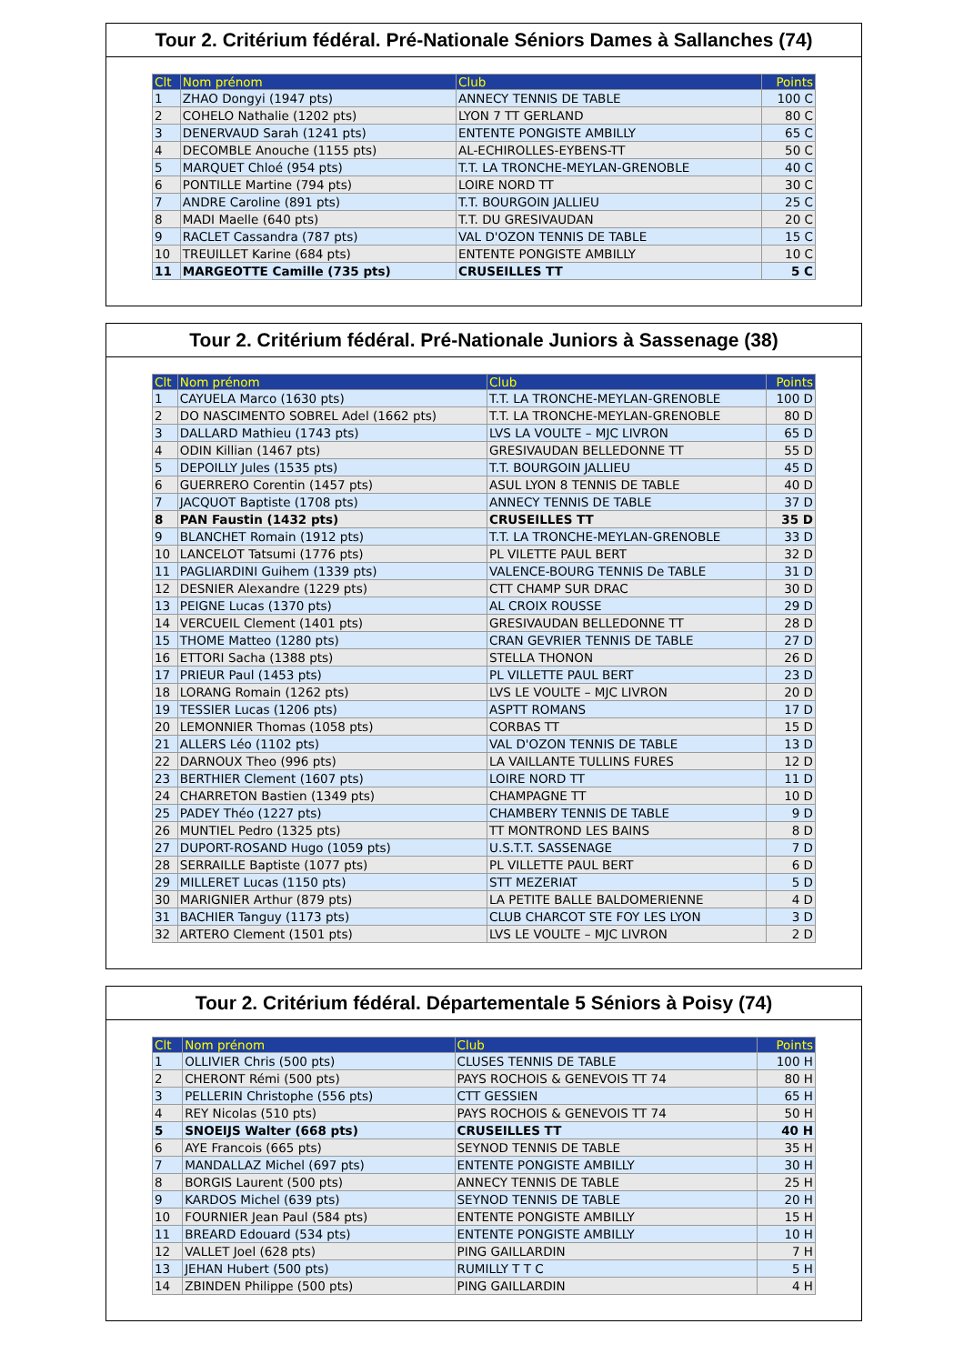Tour 2. Critérium fédéral. Pré-Nationale Séniors Dames à Sallanches (74)
| Clt | Nom prénom | Club | Points |
| --- | --- | --- | --- |
| 1 | ZHAO Dongyi (1947 pts) | ANNECY TENNIS DE TABLE | 100 C |
| 2 | COHELO Nathalie (1202 pts) | LYON 7 TT GERLAND | 80 C |
| 3 | DENERVAUD Sarah (1241 pts) | ENTENTE PONGISTE AMBILLY | 65 C |
| 4 | DECOMBLE Anouche (1155 pts) | AL-ECHIROLLES-EYBENS-TT | 50 C |
| 5 | MARQUET Chloé (954 pts) | T.T. LA TRONCHE-MEYLAN-GRENOBLE | 40 C |
| 6 | PONTILLE Martine (794 pts) | LOIRE NORD TT | 30 C |
| 7 | ANDRE Caroline (891 pts) | T.T. BOURGOIN JALLIEU | 25 C |
| 8 | MADI Maelle (640 pts) | T.T. DU GRESIVAUDAN | 20 C |
| 9 | RACLET Cassandra (787 pts) | VAL D'OZON TENNIS DE TABLE | 15 C |
| 10 | TREUILLET Karine (684 pts) | ENTENTE PONGISTE AMBILLY | 10 C |
| 11 | MARGEOTTE Camille (735 pts) | CRUSEILLES TT | 5 C |
Tour 2. Critérium fédéral. Pré-Nationale Juniors à Sassenage (38)
| Clt | Nom prénom | Club | Points |
| --- | --- | --- | --- |
| 1 | CAYUELA Marco (1630 pts) | T.T. LA TRONCHE-MEYLAN-GRENOBLE | 100 D |
| 2 | DO NASCIMENTO SOBREL Adel (1662 pts) | T.T. LA TRONCHE-MEYLAN-GRENOBLE | 80 D |
| 3 | DALLARD Mathieu (1743 pts) | LVS LA VOULTE – MJC LIVRON | 65 D |
| 4 | ODIN Killian (1467 pts) | GRESIVAUDAN BELLEDONNE TT | 55 D |
| 5 | DEPOILLY Jules (1535 pts) | T.T. BOURGOIN JALLIEU | 45 D |
| 6 | GUERRERO Corentin (1457 pts) | ASUL LYON 8 TENNIS DE TABLE | 40 D |
| 7 | JACQUOT Baptiste (1708 pts) | ANNECY TENNIS DE TABLE | 37 D |
| 8 | PAN Faustin (1432 pts) | CRUSEILLES TT | 35 D |
| 9 | BLANCHET Romain (1912 pts) | T.T. LA TRONCHE-MEYLAN-GRENOBLE | 33 D |
| 10 | LANCELOT Tatsumi (1776 pts) | PL VILETTE PAUL BERT | 32 D |
| 11 | PAGLIARDINI Guihem (1339 pts) | VALENCE-BOURG TENNIS De TABLE | 31 D |
| 12 | DESNIER Alexandre (1229 pts) | CTT CHAMP SUR DRAC | 30 D |
| 13 | PEIGNE Lucas (1370 pts) | AL CROIX ROUSSE | 29 D |
| 14 | VERCUEIL Clement (1401 pts) | GRESIVAUDAN BELLEDONNE TT | 28 D |
| 15 | THOME Matteo (1280 pts) | CRAN GEVRIER TENNIS DE TABLE | 27 D |
| 16 | ETTORI Sacha (1388 pts) | STELLA THONON | 26 D |
| 17 | PRIEUR Paul (1453 pts) | PL VILLETTE PAUL BERT | 23 D |
| 18 | LORANG Romain (1262 pts) | LVS LE VOULTE – MJC LIVRON | 20 D |
| 19 | TESSIER Lucas (1206 pts) | ASPTT ROMANS | 17 D |
| 20 | LEMONNIER Thomas (1058 pts) | CORBAS TT | 15 D |
| 21 | ALLERS Léo (1102 pts) | VAL D'OZON TENNIS DE TABLE | 13 D |
| 22 | DARNOUX Theo (996 pts) | LA VAILLANTE TULLINS FURES | 12 D |
| 23 | BERTHIER Clement (1607 pts) | LOIRE NORD TT | 11 D |
| 24 | CHARRETON Bastien (1349 pts) | CHAMPAGNE TT | 10 D |
| 25 | PADEY Théo (1227 pts) | CHAMBERY TENNIS DE TABLE | 9 D |
| 26 | MUNTIEL Pedro (1325 pts) | TT MONTROND LES BAINS | 8 D |
| 27 | DUPORT-ROSAND Hugo (1059 pts) | U.S.T.T. SASSENAGE | 7 D |
| 28 | SERRAILLE Baptiste (1077 pts) | PL VILLETTE PAUL BERT | 6 D |
| 29 | MILLERET Lucas (1150 pts) | STT MEZERIAT | 5 D |
| 30 | MARIGNIER Arthur (879 pts) | LA PETITE BALLE BALDOMERIENNE | 4 D |
| 31 | BACHIER Tanguy (1173 pts) | CLUB CHARCOT STE FOY LES LYON | 3 D |
| 32 | ARTERO Clement (1501 pts) | LVS LE VOULTE – MJC LIVRON | 2 D |
Tour 2. Critérium fédéral. Départementale 5 Séniors à Poisy (74)
| Clt | Nom prénom | Club | Points |
| --- | --- | --- | --- |
| 1 | OLLIVIER Chris (500 pts) | CLUSES TENNIS DE TABLE | 100 H |
| 2 | CHERONT Rémi (500 pts) | PAYS ROCHOIS & GENEVOIS TT 74 | 80 H |
| 3 | PELLERIN Christophe (556 pts) | CTT GESSIEN | 65 H |
| 4 | REY Nicolas (510 pts) | PAYS ROCHOIS & GENEVOIS TT 74 | 50 H |
| 5 | SNOEIJS Walter (668 pts) | CRUSEILLES TT | 40 H |
| 6 | AYE Francois (665 pts) | SEYNOD TENNIS DE TABLE | 35 H |
| 7 | MANDALLAZ Michel (697 pts) | ENTENTE PONGISTE AMBILLY | 30 H |
| 8 | BORGIS Laurent (500 pts) | ANNECY TENNIS DE TABLE | 25 H |
| 9 | KARDOS Michel (639 pts) | SEYNOD TENNIS DE TABLE | 20 H |
| 10 | FOURNIER Jean Paul (584 pts) | ENTENTE PONGISTE AMBILLY | 15 H |
| 11 | BREARD Edouard (534 pts) | ENTENTE PONGISTE AMBILLY | 10 H |
| 12 | VALLET Joel (628 pts) | PING GAILLARDIN | 7 H |
| 13 | JEHAN Hubert (500 pts) | RUMILLY T T C | 5 H |
| 14 | ZBINDEN Philippe (500 pts) | PING GAILLARDIN | 4 H |